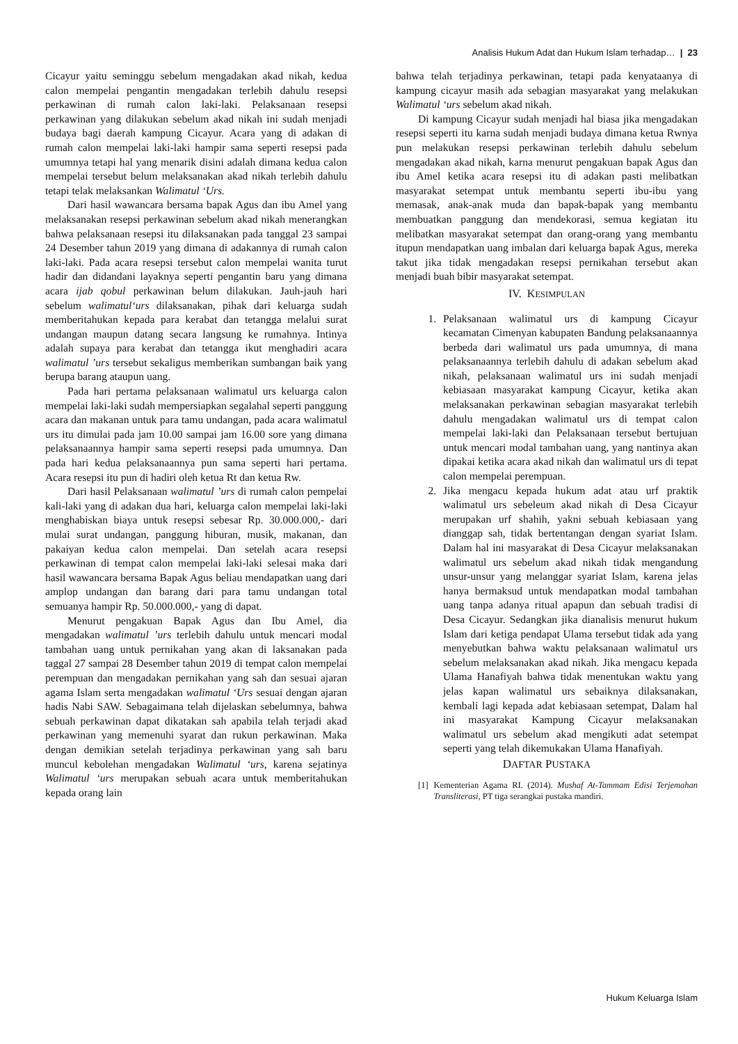Analisis Hukum Adat dan Hukum Islam terhadap… | 23
Cicayur yaitu seminggu sebelum mengadakan akad nikah, kedua calon mempelai pengantin mengadakan terlebih dahulu resepsi perkawinan di rumah calon laki-laki. Pelaksanaan resepsi perkawinan yang dilakukan sebelum akad nikah ini sudah menjadi budaya bagi daerah kampung Cicayur. Acara yang di adakan di rumah calon mempelai laki-laki hampir sama seperti resepsi pada umumnya tetapi hal yang menarik disini adalah dimana kedua calon mempelai tersebut belum melaksanakan akad nikah terlebih dahulu tetapi telak melaksankan Walimatul ‘Urs.
Dari hasil wawancara bersama bapak Agus dan ibu Amel yang melaksanakan resepsi perkawinan sebelum akad nikah menerangkan bahwa pelaksanaan resepsi itu dilaksanakan pada tanggal 23 sampai 24 Desember tahun 2019 yang dimana di adakannya di rumah calon laki-laki. Pada acara resepsi tersebut calon mempelai wanita turut hadir dan didandani layaknya seperti pengantin baru yang dimana acara ijab qobul perkawinan belum dilakukan. Jauh-jauh hari sebelum walimatul‘urs dilaksanakan, pihak dari keluarga sudah memberitahukan kepada para kerabat dan tetangga melalui surat undangan maupun datang secara langsung ke rumahnya. Intinya adalah supaya para kerabat dan tetangga ikut menghadiri acara walimatul ’urs tersebut sekaligus memberikan sumbangan baik yang berupa barang ataupun uang.
Pada hari pertama pelaksanaan walimatul urs keluarga calon mempelai laki-laki sudah mempersiapkan segalahal seperti panggung acara dan makanan untuk para tamu undangan, pada acara walimatul urs itu dimulai pada jam 10.00 sampai jam 16.00 sore yang dimana pelaksanaannya hampir sama seperti resepsi pada umumnya. Dan pada hari kedua pelaksanaannya pun sama seperti hari pertama. Acara resepsi itu pun di hadiri oleh ketua Rt dan ketua Rw.
Dari hasil Pelaksanaan walimatul ’urs di rumah calon pempelai kali-laki yang di adakan dua hari, keluarga calon mempelai laki-laki menghabiskan biaya untuk resepsi sebesar Rp. 30.000.000,- dari mulai surat undangan, panggung hiburan, musik, makanan, dan pakaiyan kedua calon mempelai. Dan setelah acara resepsi perkawinan di tempat calon mempelai laki-laki selesai maka dari hasil wawancara bersama Bapak Agus beliau mendapatkan uang dari amplop undangan dan barang dari para tamu undangan total semuanya hampir Rp. 50.000.000,- yang di dapat.
Menurut pengakuan Bapak Agus dan Ibu Amel, dia mengadakan walimatul ’urs terlebih dahulu untuk mencari modal tambahan uang untuk pernikahan yang akan di laksanakan pada taggal 27 sampai 28 Desember tahun 2019 di tempat calon mempelai perempuan dan mengadakan pernikahan yang sah dan sesuai ajaran agama Islam serta mengadakan walimatul ‘Urs sesuai dengan ajaran hadis Nabi SAW. Sebagaimana telah dijelaskan sebelumnya, bahwa sebuah perkawinan dapat dikatakan sah apabila telah terjadi akad perkawinan yang memenuhi syarat dan rukun perkawinan. Maka dengan demikian setelah terjadinya perkawinan yang sah baru muncul kebolehan mengadakan Walimatul ‘urs, karena sejatinya Walimatul ‘urs merupakan sebuah acara untuk memberitahukan kepada orang lain
bahwa telah terjadinya perkawinan, tetapi pada kenyataanya di kampung cicayur masih ada sebagian masyarakat yang melakukan Walimatul ‘urs sebelum akad nikah.
Di kampung Cicayur sudah menjadi hal biasa jika mengadakan resepsi seperti itu karna sudah menjadi budaya dimana ketua Rwnya pun melakukan resepsi perkawinan terlebih dahulu sebelum mengadakan akad nikah, karna menurut pengakuan bapak Agus dan ibu Amel ketika acara resepsi itu di adakan pasti melibatkan masyarakat setempat untuk membantu seperti ibu-ibu yang memasak, anak-anak muda dan bapak-bapak yang membantu membuatkan panggung dan mendekorasi, semua kegiatan itu melibatkan masyarakat setempat dan orang-orang yang membantu itupun mendapatkan uang imbalan dari keluarga bapak Agus, mereka takut jika tidak mengadakan resepsi pernikahan tersebut akan menjadi buah bibir masyarakat setempat.
IV. KESIMPULAN
1. Pelaksanaan walimatul urs di kampung Cicayur kecamatan Cimenyan kabupaten Bandung pelaksanaannya berbeda dari walimatul urs pada umumnya, di mana pelaksanaannya terlebih dahulu di adakan sebelum akad nikah, pelaksanaan walimatul urs ini sudah menjadi kebiasaan masyarakat kampung Cicayur, ketika akan melaksanakan perkawinan sebagian masyarakat terlebih dahulu mengadakan walimatul urs di tempat calon mempelai laki-laki dan Pelaksanaan tersebut bertujuan untuk mencari modal tambahan uang, yang nantinya akan dipakai ketika acara akad nikah dan walimatul urs di tepat calon mempelai perempuan.
2. Jika mengacu kepada hukum adat atau urf praktik walimatul urs sebeleum akad nikah di Desa Cicayur merupakan urf shahih, yakni sebuah kebiasaan yang dianggap sah, tidak bertentangan dengan syariat Islam. Dalam hal ini masyarakat di Desa Cicayur melaksanakan walimatul urs sebelum akad nikah tidak mengandung unsur-unsur yang melanggar syariat Islam, karena jelas hanya bermaksud untuk mendapatkan modal tambahan uang tanpa adanya ritual apapun dan sebuah tradisi di Desa Cicayur. Sedangkan jika dianalisis menurut hukum Islam dari ketiga pendapat Ulama tersebut tidak ada yang menyebutkan bahwa waktu pelaksanaan walimatul urs sebelum melaksanakan akad nikah. Jika mengacu kepada Ulama Hanafiyah bahwa tidak menentukan waktu yang jelas kapan walimatul urs sebaiknya dilaksanakan, kembali lagi kepada adat kebiasaan setempat, Dalam hal ini masyarakat Kampung Cicayur melaksanakan walimatul urs sebelum akad mengikuti adat setempat seperti yang telah dikemukakan Ulama Hanafiyah.
DAFTAR PUSTAKA
[1] Kementerian Agama RI. (2014). Mushaf At-Tammam Edisi Terjemahan Transliterasi, PT tiga serangkai pustaka mandiri.
Hukum Keluarga Islam